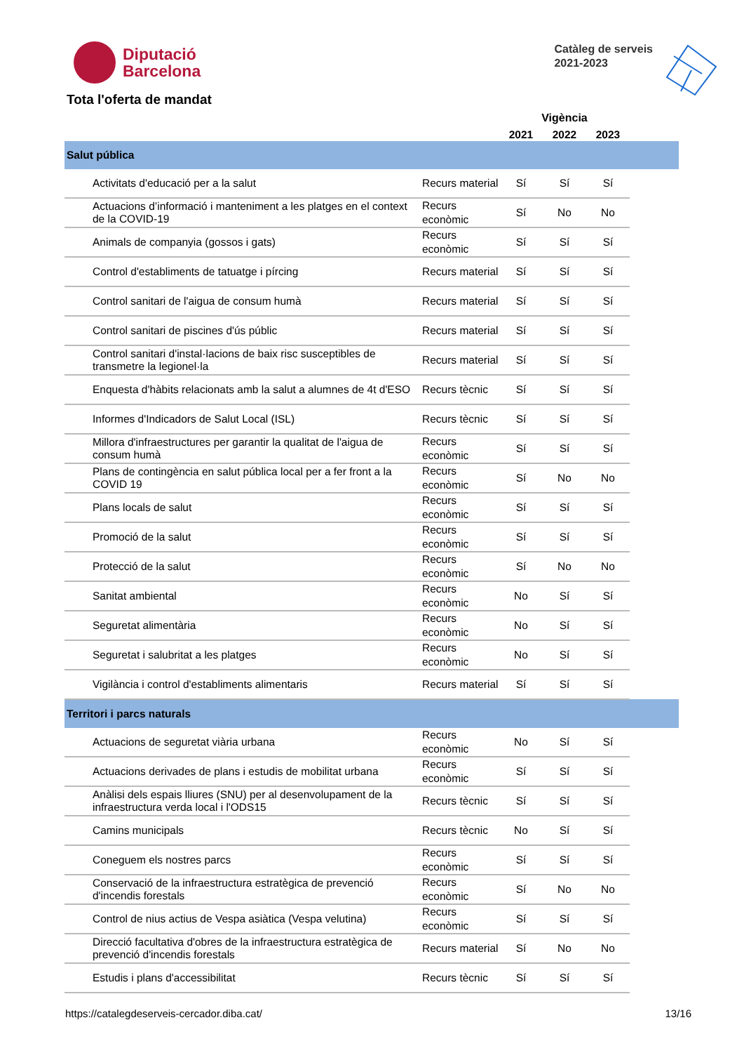Diputació
Barcelona
Catàleg de serveis
2021-2023
Tota l'oferta de mandat
| | | Vigència | | | |
| --- | --- | --- | --- | --- | --- |
| | | 2021 | 2022 | 2023 | |
| Salut pública | | | | | |
| Activitats d'educació per a la salut | Recurs material | Sí | Sí | Sí | |
| Actuacions d’informació i manteniment a les platges en el context de la COVID-19 | Recurs econòmic | Sí | No | No | |
| Animals de companyia (gossos i gats) | Recurs econòmic | Sí | Sí | Sí | |
| Control d'establiments de tatuatge i pírcing | Recurs material | Sí | Sí | Sí | |
| Control sanitari de l'aigua de consum humà | Recurs material | Sí | Sí | Sí | |
| Control sanitari de piscines d'ús públic | Recurs material | Sí | Sí | Sí | |
| Control sanitari d'instal·lacions de baix risc susceptibles de transmetre la legionel·la | Recurs material | Sí | Sí | Sí | |
| Enquesta d'hàbits relacionats amb la salut a alumnes de 4t d'ESO | Recurs tècnic | Sí | Sí | Sí | |
| Informes d'Indicadors de Salut Local (ISL) | Recurs tècnic | Sí | Sí | Sí | |
| Millora d'infraestructures per garantir la qualitat de l'aigua de consum humà | Recurs econòmic | Sí | Sí | Sí | |
| Plans de contingència en salut pública local per a fer front a la COVID 19 | Recurs econòmic | Sí | No | No | |
| Plans locals de salut | Recurs econòmic | Sí | Sí | Sí | |
| Promoció de la salut | Recurs econòmic | Sí | Sí | Sí | |
| Protecció de la salut | Recurs econòmic | Sí | No | No | |
| Sanitat ambiental | Recurs econòmic | No | Sí | Sí | |
| Seguretat alimentària | Recurs econòmic | No | Sí | Sí | |
| Seguretat i salubritat a les platges | Recurs econòmic | No | Sí | Sí | |
| Vigilància i control d'establiments alimentaris | Recurs material | Sí | Sí | Sí | |
| Territori i parcs naturals | | | | | |
| Actuacions de seguretat viària urbana | Recurs econòmic | No | Sí | Sí | |
| Actuacions derivades de plans i estudis de mobilitat urbana | Recurs econòmic | Sí | Sí | Sí | |
| Anàlisi dels espais lliures (SNU) per al desenvolupament de la infraestructura verda local i l'ODS15 | Recurs tècnic | Sí | Sí | Sí | |
| Camins municipals | Recurs tècnic | No | Sí | Sí | |
| Coneguem els nostres parcs | Recurs econòmic | Sí | Sí | Sí | |
| Conservació de la infraestructura estratègica de prevenció d'incendis forestals | Recurs econòmic | Sí | No | No | |
| Control de nius actius de Vespa asiàtica (Vespa velutina) | Recurs econòmic | Sí | Sí | Sí | |
| Direcció facultativa d'obres de la infraestructura estratègica de prevenció d'incendis forestals | Recurs material | Sí | No | No | |
| Estudis i plans d'accessibilitat | Recurs tècnic | Sí | Sí | Sí | |
https://catalegdeserveis-cercador.diba.cat/ 13/16